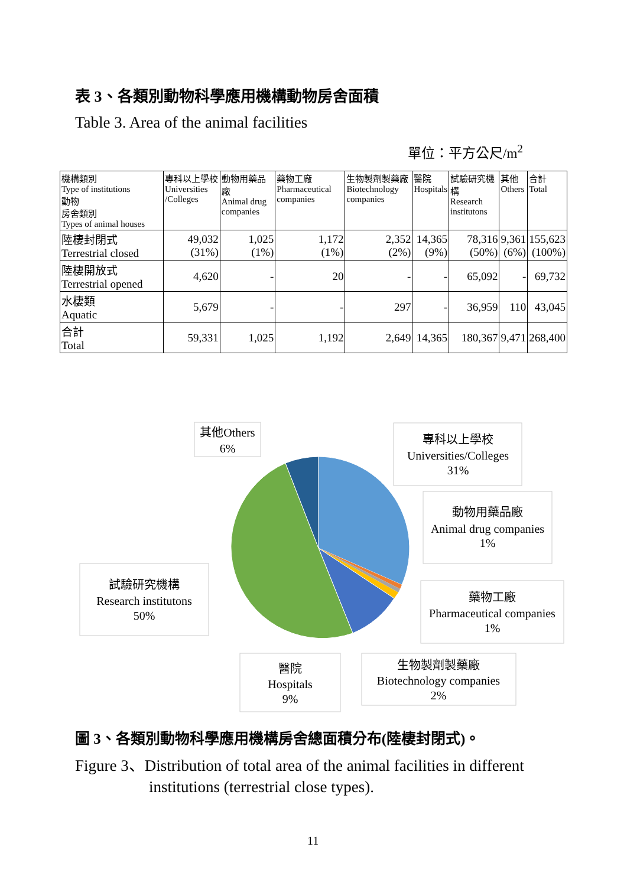表 3、各類別動物科學應用機構動物房舍面積
Table 3. Area of the animal facilities
單位：平方公尺/m<sup>2</sup>
| 機構類別 Type of institutions 動物 房舍類別 Types of animal houses | 專科以上學校 Universities /Colleges | 動物用藥品廠 Animal drug companies | 藥物工廠 Pharmaceutical companies | 生物製劑製藥廠 Biotechnology companies | 醫院 Hospitals | 試驗研究機構 Research institutons | 其他 Others | 合計 Total |
| --- | --- | --- | --- | --- | --- | --- | --- | --- |
| 陸棲封閉式 Terrestrial closed | 49,032 (31%) | 1,025 (1%) | 1,172 (1%) | 2,352 (2%) | 14,365 (9%) | 78,316 (50%) | 9,361 (6%) | 155,623 (100%) |
| 陸棲開放式 Terrestrial opened | 4,620 | - | 20 | - | - | 65,092 | - | 69,732 |
| 水棲類 Aquatic | 5,679 | - | - | 297 | - | 36,959 | 110 | 43,045 |
| 合計 Total | 59,331 | 1,025 | 1,192 | 2,649 | 14,365 | 180,367 | 9,471 | 268,400 |
其他Others
6%
專科以上學校
Universities/Colleges
31%
動物用藥品廠
Animal drug companies
1%
試驗研究機構
Research institutons
50%
藥物工廠
Pharmaceutical companies
1%
醫院
Hospitals
9%
生物製劑製藥廠
Biotechnology companies
2%
圖 3、各類別動物科學應用機構房舍總面積分布(陸棲封閉式)。
Figure 3、Distribution of total area of the animal facilities in different
institutions (terrestrial close types).
11